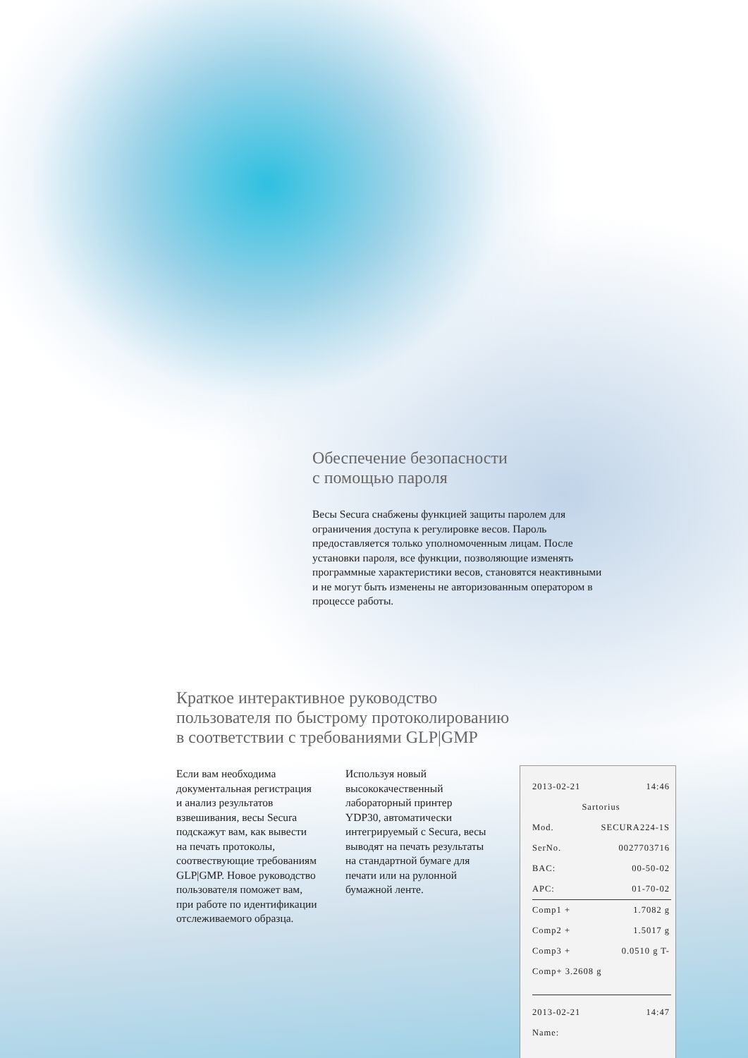Обеспечение безопасности
с помощью пароля
Весы Secura снабжены функцией защиты паролем для ограничения доступа к регулировке весов. Пароль предоставляется только уполномоченным лицам. После установки пароля, все функции, позволяющие изменять программные характеристики весов, становятся неактивными и не могут быть изменены не авторизованным оператором в процессе работы.
Краткое интерактивное руководство
пользователя по быстрому протоколированию
в соответствии с требованиями GLP|GMP
Если вам необходима документальная регистрация и анализ результатов взвешивания, весы Secura подскажут вам, как вывести на печать протоколы, соотвествующие требованиям GLP|GMP. Новое руководство пользователя поможет вам, при работе по идентификации отслеживаемого образца.
Используя новый высококачественный лабораторный принтер YDP30, автоматически интегрируемый с Secura, весы выводят на печать результаты на стандартной бумаге для печати или на рулонной бумажной ленте.
2013-02-21 14:46
Sartorius
Mod. SECURA224-1S
SerNo. 0027703716
BAC: 00-50-02
APC: 01-70-02
Comp1 + 1.7082 g
Comp2 + 1.5017 g
Comp3 + 0.0510 g T-
Comp+ 3.2608 g
2013-02-21 14:47
Name: